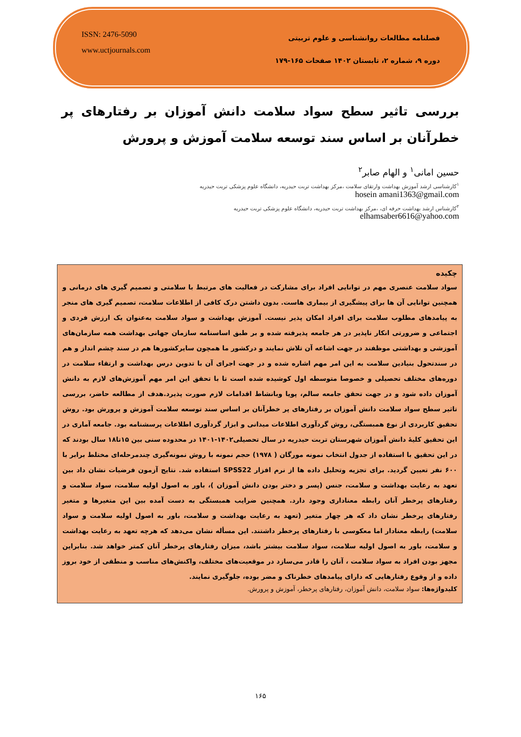ISSN: 2476-5090
www.uctjournals.com
فصلنامه مطالعات روانشناسی و علوم تربیتی
دوره ۹، شماره ۲، تابستان ۱۴۰۲ صفحات ۱۶۵-۱۷۹
بررسی تاثیر سطح سواد سلامت دانش آموزان بر رفتارهای پر خطرآنان بر اساس سند توسعه سلامت آموزش و پرورش
حسین امانی<sup>۱</sup> و الهام صابر<sup>۲</sup>
<sup>۱</sup> کارشناسی ارشد آموزش بهداشت وارتقای سلامت ،مرکز بهداشت تربت حیدریه، دانشگاه علوم پزشکی تربت حیدریه
hosein amani1363@gmail.com
<sup>۲</sup> کارشناس ارشد بهداشت حرفه ای، ،مرکز بهداشت تربت حیدریه، دانشگاه علوم پزشکی تربت حیدریه
elhamsaber6616@yahoo.com
چکیده
سواد سلامت عنصری مهم در توانایی افراد برای مشارکت در فعالیت های مرتبط با سلامتی و تصمیم گیری های درمانی و همچنین توانایی آن ها برای پیشگیری از بیماری هاست. بدون داشتن درک کافی از اطلاعات سلامت، تصمیم گیری های منجر به پیامدهای مطلوب سلامت برای افراد امکان پذیر نیست. آموزش بهداشت و سواد سلامت به‌عنوان یک ارزش فردی و اجتماعی و ضرورتی انکار ناپذیر در هر جامعه پذیرفته شده و بر طبق اساسنامه سازمان جهانی بهداشت همه سازمان‌های آموزشی و بهداشتی موظفند در جهت اشاعه آن تلاش نمایند و درکشور ما همچون سایرکشورها هم در سند چشم انداز و هم در سندتحول بنیادین سلامت به این امر مهم اشاره شده و در جهت اجرای آن با تدوین درس بهداشت و ارتقاء سلامت در دوره‌های مختلف تحصیلی و خصوصا متوسطه اول کوشیده شده است تا با تحقق این امر مهم آموزش‌های لازم به دانش آموزان داده شود و در جهت تحقق جامعه سالم، پویا وبانشاط اقدامات لازم صورت پذیرد.هدف از مطالعه حاضر، بررسی تاثیر سطح سواد سلامت دانش آموزان بر رفتارهای پر خطرآنان بر اساس سند توسعه سلامت آموزش و پرورش بود. روش تحقیق کاربردی از نوع همبستگی، روش گردآوری اطلاعات میدانی و ابزار گردآوری اطلاعات پرسشنامه بود. جامعه آماری در این تحقیق کلیهٔ دانش آموزان شهرستان تربت حیدریه در سال تحصیلی۱۴۰۲-۱۴۰۱ در محدوده سنی بین ۱۵تا۱۸ سال بودند که در این تحقیق با استفاده از جدول انتخاب نمونه مورگان ( ۱۹۷۸) حجم نمونه با روش نمونه‌گیری چندمرحله‌ای مختلط برابر با ۶۰۰ نفر تعیین گردید. برای تجزیه وتحلیل داده ها از نرم افزار SPSS22 استفاده شد. نتایج آزمون فرضیات نشان داد بین تعهد به رعایت بهداشت و سلامت، جنس (پسر و دختر بودن دانش آموزان )، باور به اصول اولیه سلامت، سواد سلامت و رفتارهای پرخطر آنان رابطه معناداری وجود دارد. همچنین ضرایب همبستگی به دست آمده بین این متغیرها و متغیر رفتارهای پرخطر نشان داد که هر چهار متغیر (تعهد به رعایت بهداشت و سلامت، باور به اصول اولیه سلامت و سواد سلامت) رابطه معنادار اما معکوسی با رفتارهای پرخطر داشتند. این مسأله نشان می‌دهد که هرچه تعهد به رعایت بهداشت و سلامت، باور به اصول اولیه سلامت، سواد سلامت بیشتر باشد، میزان رفتارهای پرخطر آنان کمتر خواهد شد. بنابراین مجهز بودن افراد به سواد سلامت ، آنان را قادر می‌سازد در موقعیت‌های مختلف، واکنش‌های مناسب و منطقی از خود بروز داده و از وقوع رفتارهایی که دارای پیامدهای خطرناک و مضر بوده، جلوگیری نمایند.
کلیدواژه‌ها: سواد سلامت، دانش آموزان، رفتارهای پرخطر، آموزش و پرورش.
۱۶۵